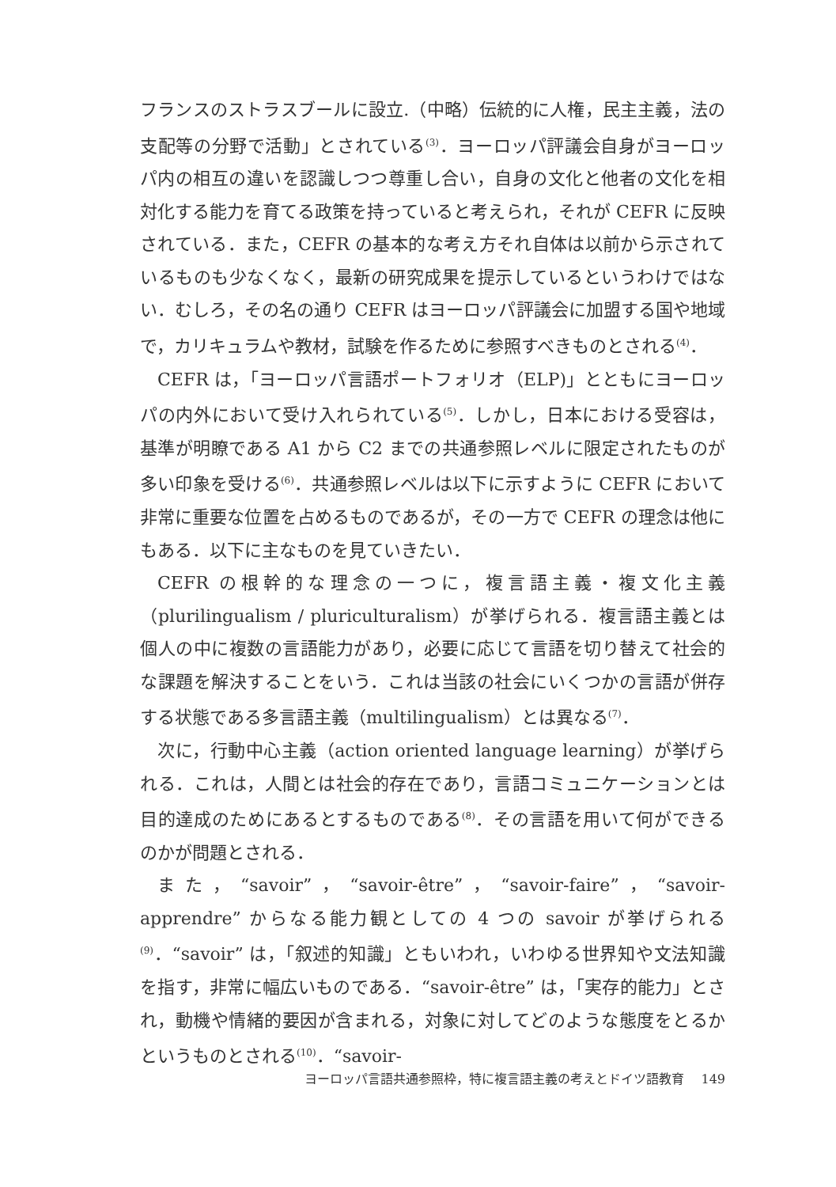フランスのストラスブールに設立.（中略）伝統的に人権，民主主義，法の支配等の分野で活動」とされている<sup>(3)</sup>．ヨーロッパ評議会自身がヨーロッパ内の相互の違いを認識しつつ尊重し合い，自身の文化と他者の文化を相対化する能力を育てる政策を持っていると考えられ，それが CEFR に反映されている．また，CEFR の基本的な考え方それ自体は以前から示されているものも少なくなく，最新の研究成果を提示しているというわけではない．むしろ，その名の通り CEFR はヨーロッパ評議会に加盟する国や地域で，カリキュラムや教材，試験を作るために参照すべきものとされる<sup>(4)</sup>．
CEFR は，「ヨーロッパ言語ポートフォリオ（ELP)」とともにヨーロッパの内外において受け入れられている<sup>(5)</sup>．しかし，日本における受容は，基準が明瞭である A1 から C2 までの共通参照レベルに限定されたものが多い印象を受ける<sup>(6)</sup>．共通参照レベルは以下に示すように CEFR において非常に重要な位置を占めるものであるが，その一方で CEFR の理念は他にもある．以下に主なものを見ていきたい．
CEFR の根幹的な理念の一つに，複言語主義・複文化主義（plurilingual­ism / pluriculturalism）が挙げられる．複言語主義とは個人の中に複数の言語能力があり，必要に応じて言語を切り替えて社会的な課題を解決することをいう．これは当該の社会にいくつかの言語が併存する状態である多言語主義（multilingualism）とは異なる<sup>(7)</sup>．
次に，行動中心主義（action oriented language learning）が挙げられる．これは，人間とは社会的存在であり，言語コミュニケーションとは目的達成のためにあるとするものである<sup>(8)</sup>．その言語を用いて何ができるのかが問題とされる．
また，“savoir”，“savoir-être”，“savoir-faire”，“savoir-apprendre” からなる能力観としての 4 つの savoir が挙げられる<sup>(9)</sup>．“savoir” は，「叙述的知識」ともいわれ，いわゆる世界知や文法知識を指す，非常に幅広いものである．“savoir-être” は，「実存的能力」とされ，動機や情緒的要因が含まれる，対象に対してどのような態度をとるかというものとされる<sup>(10)</sup>．“savoir-
ヨーロッパ言語共通参照枠，特に複言語主義の考えとドイツ語教育　 149